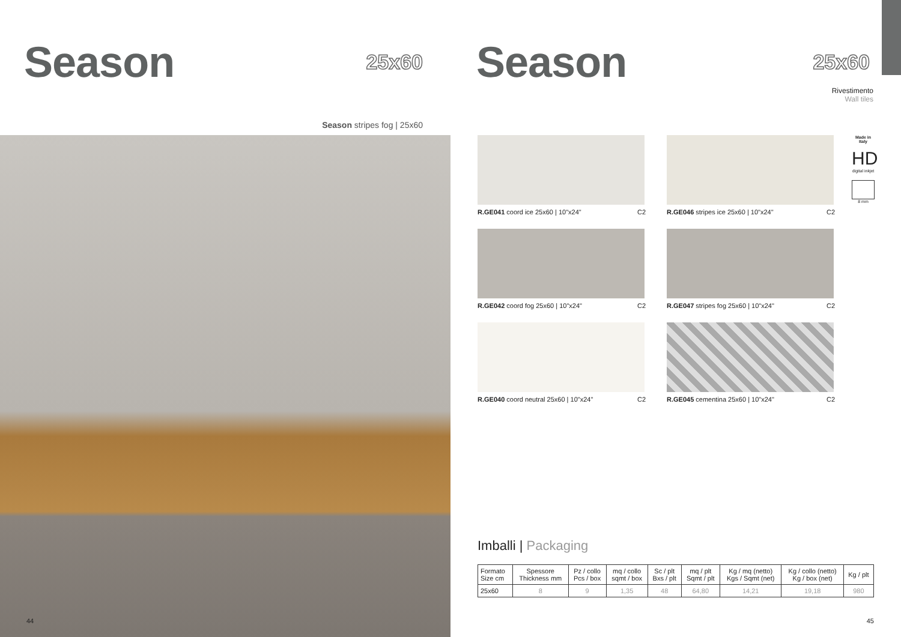Season
25x60
Season stripes fog | 25x60
44
Season
25x60
Rivestimento
Wall tiles
Made in Italy
HD
digital inkjet
8 mm
R.GE041 coord ice 25x60 | 10"x24" C2
R.GE046 stripes ice 25x60 | 10"x24" C2
R.GE042 coord fog 25x60 | 10"x24" C2
R.GE047 stripes fog 25x60 | 10"x24" C2
R.GE040 coord neutral 25x60 | 10"x24" C2
R.GE045 cementina 25x60 | 10"x24" C2
Imballi | Packaging
| Formato Size cm | Spessore Thickness mm | Pz / collo Pcs / box | mq / collo sqmt / box | Sc / plt Bxs / plt | mq / plt Sqmt / plt | Kg / mq (netto) Kgs / Sqmt (net) | Kg / collo (netto) Kg / box (net) | Kg / plt |
| --- | --- | --- | --- | --- | --- | --- | --- | --- |
| 25x60 | 8 | 9 | 1,35 | 48 | 64,80 | 14,21 | 19,18 | 980 |
45